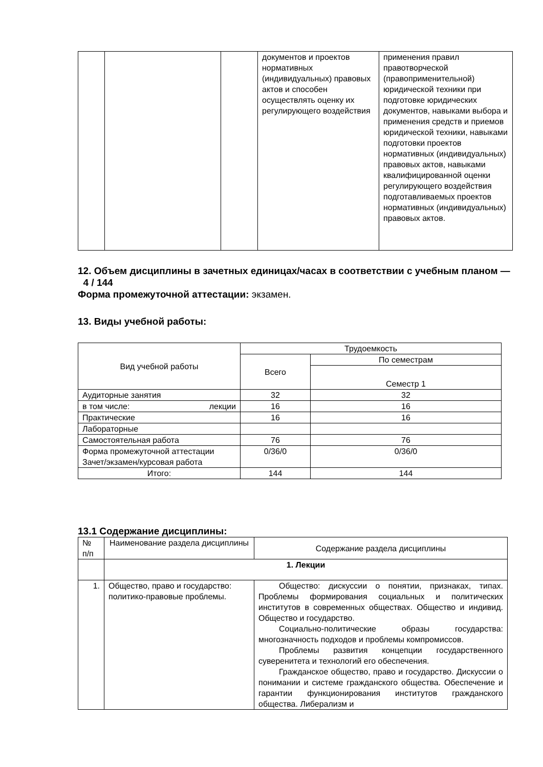| | | | документов и проектов нормативных (индивидуальных) правовых актов и способен осуществлять оценку их регулирующего воздействия | применения правил правотворческой (правоприменительной) юридической техники при подготовке юридических документов, навыками выбора и применения средств и приемов юридической техники, навыками подготовки проектов нормативных (индивидуальных) правовых актов, навыками квалифицированной оценки регулирующего воздействия подготавливаемых проектов нормативных (индивидуальных) правовых актов. |
12. Объем дисциплины в зачетных единицах/часах в соответствии с учебным планом — 4 / 144
Форма промежуточной аттестации: экзамен.
13. Виды учебной работы:
| Вид учебной работы | Трудоемкость | |
| | Всего | По семестрам |
| | | Семестр 1 |
| Аудиторные занятия | 32 | 32 |
| в том числе: лекции | 16 | 16 |
| Практические | 16 | 16 |
| Лабораторные | | |
| Самостоятельная работа | 76 | 76 |
| Форма промежуточной аттестации Зачет/экзамен/курсовая работа | 0/36/0 | 0/36/0 |
| Итого: | 144 | 144 |
13.1 Содержание дисциплины:
| № п/п | Наименование раздела дисциплины | Содержание раздела дисциплины |
| | 1. Лекции | |
| 1. | Общество, право и государство: политико-правовые проблемы. | Общество: дискуссии о понятии, признаках, типах. Проблемы формирования социальных и политических институтов в современных обществах. Общество и индивид. Общество и государство. Социально-политические образы государства: многозначность подходов и проблемы компромиссов. Проблемы развития концепции государственного суверенитета и технологий его обеспечения. Гражданское общество, право и государство. Дискуссии о понимании и системе гражданского общества. Обеспечение и гарантии функционирования институтов гражданского общества. Либерализм и |